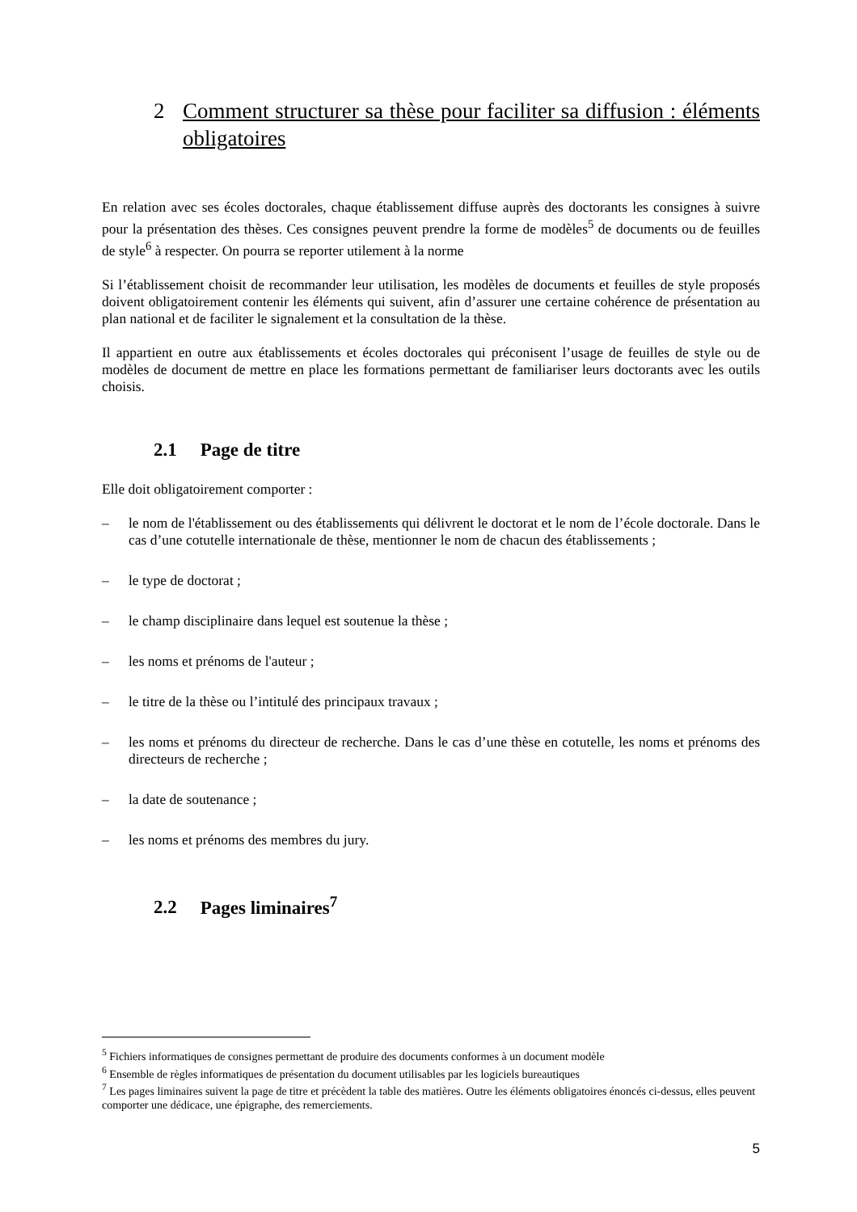2 Comment structurer sa thèse pour faciliter sa diffusion : éléments obligatoires
En relation avec ses écoles doctorales, chaque établissement diffuse auprès des doctorants les consignes à suivre pour la présentation des thèses. Ces consignes peuvent prendre la forme de modèles<sup>5</sup> de documents ou de feuilles de style<sup>6</sup> à respecter. On pourra se reporter utilement à la norme
Si l’établissement choisit de recommander leur utilisation, les modèles de documents et feuilles de style proposés doivent obligatoirement contenir les éléments qui suivent, afin d’assurer une certaine cohérence de présentation au plan national et de faciliter le signalement et la consultation de la thèse.
Il appartient en outre aux établissements et écoles doctorales qui préconisent l’usage de feuilles de style ou de modèles de document de mettre en place les formations permettant de familiariser leurs doctorants avec les outils choisis.
2.1 Page de titre
Elle doit obligatoirement comporter :
– le nom de l'établissement ou des établissements qui délivrent le doctorat et le nom de l’école doctorale. Dans le cas d’une cotutelle internationale de thèse, mentionner le nom de chacun des établissements ;
– le type de doctorat ;
– le champ disciplinaire dans lequel est soutenue la thèse ;
– les noms et prénoms de l'auteur ;
– le titre de la thèse ou l’intitulé des principaux travaux ;
– les noms et prénoms du directeur de recherche. Dans le cas d’une thèse en cotutelle, les noms et prénoms des directeurs de recherche ;
– la date de soutenance ;
– les noms et prénoms des membres du jury.
2.2 Pages liminaires<sup>7</sup>
<sup>5</sup> Fichiers informatiques de consignes permettant de produire des documents conformes à un document modèle
<sup>6</sup> Ensemble de règles informatiques de présentation du document utilisables par les logiciels bureautiques
<sup>7</sup> Les pages liminaires suivent la page de titre et précèdent la table des matières. Outre les éléments obligatoires énoncés ci-dessus, elles peuvent comporter une dédicace, une épigraphe, des remerciements.
5